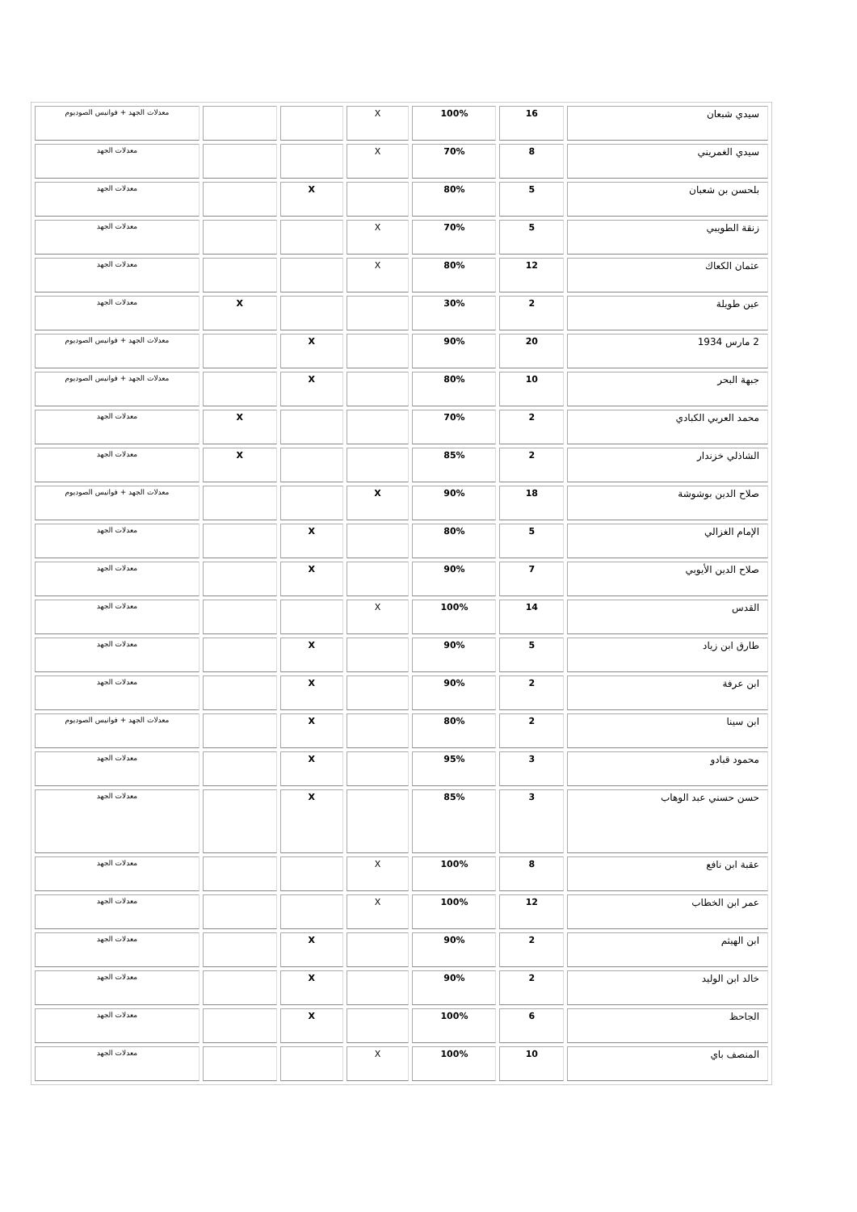| سيدي شبعان | 16 | 100% | X | | | معدلات الجهد + فوانيس الصوديوم |
| سيدي الغمريني | 8 | 70% | X | | | معدلات الجهد |
| بلحسن بن شعبان | 5 | 80% | | X | | معدلات الجهد |
| زنقة الطويبي | 5 | 70% | X | | | معدلات الجهد |
| عثمان الكعاك | 12 | 80% | X | | | معدلات الجهد |
| عين طويلة | 2 | 30% | | | X | معدلات الجهد |
| 2 مارس 1934 | 20 | 90% | | X | | معدلات الجهد + فوانيس الصوديوم |
| جبهة البحر | 10 | 80% | | X | | معدلات الجهد + فوانيس الصوديوم |
| محمد العربي الكبادي | 2 | 70% | | | X | معدلات الجهد |
| الشاذلي خزندار | 2 | 85% | | | X | معدلات الجهد |
| صلاح الدين بوشوشة | 18 | 90% | X | | | معدلات الجهد + فوانيس الصوديوم |
| الإمام الغزالي | 5 | 80% | | X | | معدلات الجهد |
| صلاح الدين الأيوبي | 7 | 90% | | X | | معدلات الجهد |
| القدس | 14 | 100% | X | | | معدلات الجهد |
| طارق ابن زياد | 5 | 90% | | X | | معدلات الجهد |
| ابن عرفة | 2 | 90% | | X | | معدلات الجهد |
| ابن سينا | 2 | 80% | | X | | معدلات الجهد + فوانيس الصوديوم |
| محمود قبادو | 3 | 95% | | X | | معدلات الجهد |
| حسن حسني عبد الوهاب | 3 | 85% | | X | | معدلات الجهد |
| عقبة ابن نافع | 8 | 100% | X | | | معدلات الجهد |
| عمر ابن الخطاب | 12 | 100% | X | | | معدلات الجهد |
| ابن الهيثم | 2 | 90% | | X | | معدلات الجهد |
| خالد ابن الوليد | 2 | 90% | | X | | معدلات الجهد |
| الجاحظ | 6 | 100% | | X | | معدلات الجهد |
| المنصف باي | 10 | 100% | X | | | معدلات الجهد |